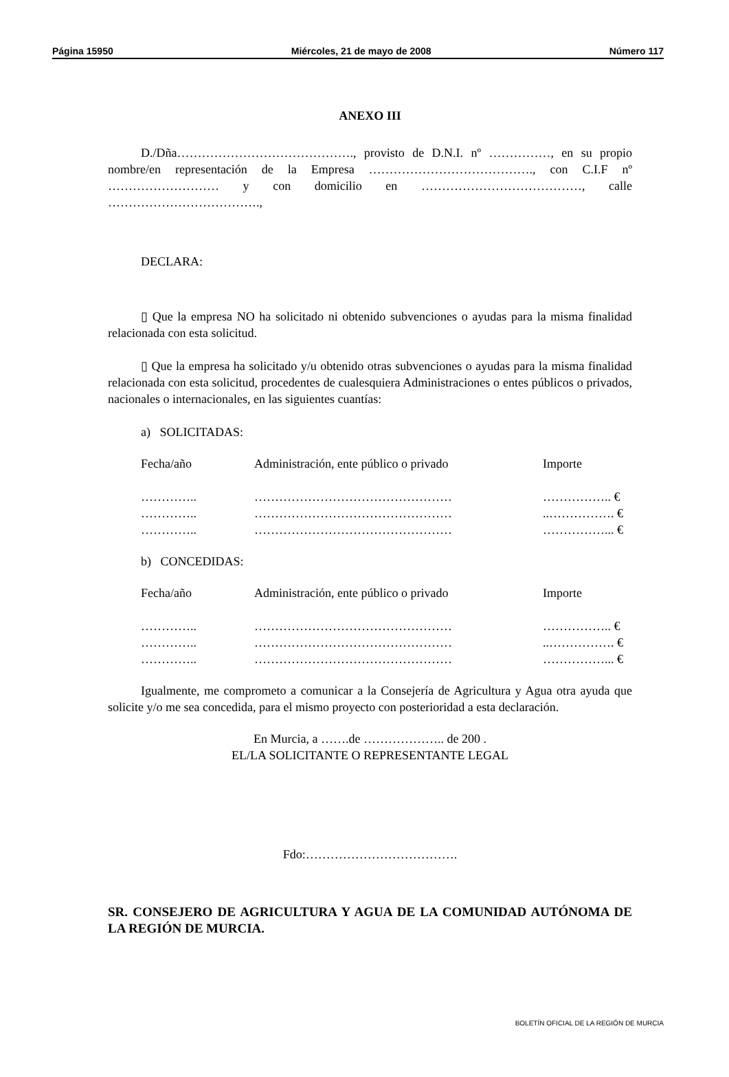Página 15950 Miércoles, 21 de mayo de 2008 Número 117
ANEXO III
D./Dña……………………………………., provisto de D.N.I. nº ……………, en su propio nombre/en representación de la Empresa …………………………………., con C.I.F nº ……………………… y con domicilio en …………………………………, calle ……………………………….,
DECLARA:
▯ Que la empresa NO ha solicitado ni obtenido subvenciones o ayudas para la misma finalidad relacionada con esta solicitud.
▯ Que la empresa ha solicitado y/u obtenido otras subvenciones o ayudas para la misma finalidad relacionada con esta solicitud, procedentes de cualesquiera Administraciones o entes públicos o privados, nacionales o internacionales, en las siguientes cuantías:
a) SOLICITADAS:
| Fecha/año | Administración, ente público o privado | Importe |
| ………….. | ………………………………………… | …………….. € |
| ………….. | ………………………………………… | ..……………. € |
| ………….. | ………………………………………… | ……………... € |
b) CONCEDIDAS:
| Fecha/año | Administración, ente público o privado | Importe |
| ………….. | ………………………………………… | …………….. € |
| ………….. | ………………………………………… | ..……………. € |
| ………….. | ………………………………………… | ……………... € |
Igualmente, me comprometo a comunicar a la Consejería de Agricultura y Agua otra ayuda que solicite y/o me sea concedida, para el mismo proyecto con posterioridad a esta declaración.
En Murcia, a …….de ……………….. de 200 .
EL/LA SOLICITANTE O REPRESENTANTE LEGAL
Fdo:……………………………….
SR. CONSEJERO DE AGRICULTURA Y AGUA DE LA COMUNIDAD AUTÓNOMA DE LA REGIÓN DE MURCIA.
BOLETÍN OFICIAL DE LA REGIÓN DE MURCIA